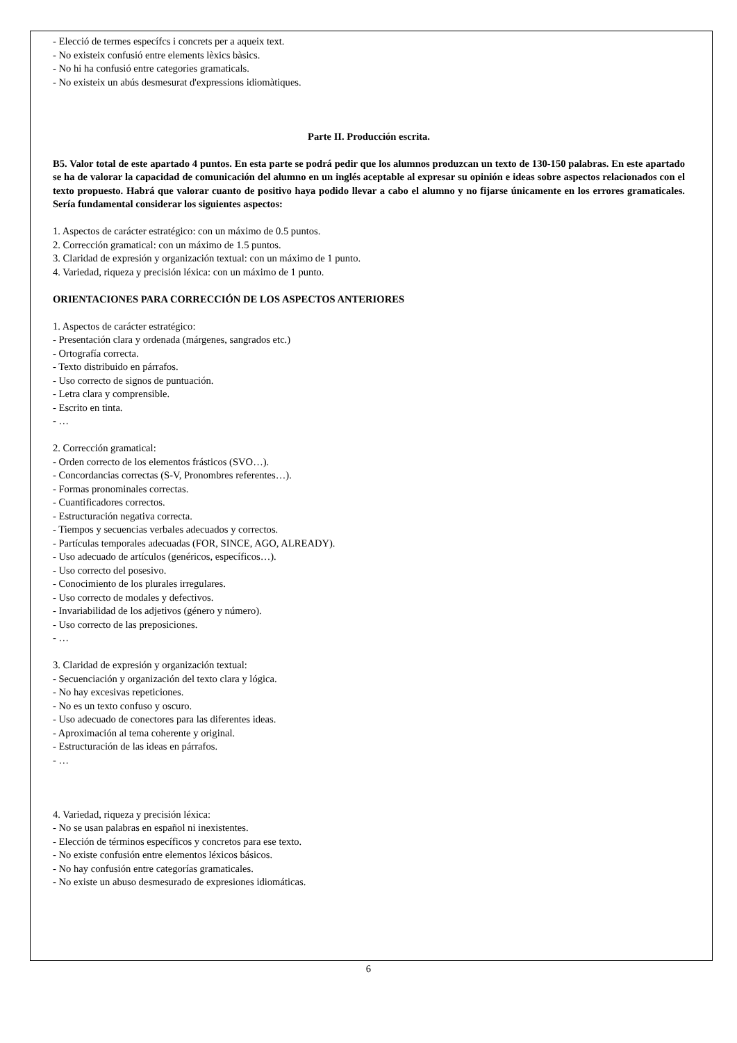- Elecció de termes específcs i concrets per a aqueix text.
- No existeix confusió entre elements lèxics bàsics.
- No hi ha confusió entre categories gramaticals.
- No existeix un abús desmesurat d'expressions idiomàtiques.
Parte II. Producción escrita.
B5. Valor total de este apartado 4 puntos. En esta parte se podrá pedir que los alumnos produzcan un texto de 130-150 palabras. En este apartado se ha de valorar la capacidad de comunicación del alumno en un inglés aceptable al expresar su opinión e ideas sobre aspectos relacionados con el texto propuesto. Habrá que valorar cuanto de positivo haya podido llevar a cabo el alumno y no fijarse únicamente en los errores gramaticales. Sería fundamental considerar los siguientes aspectos:
1. Aspectos de carácter estratégico: con un máximo de 0.5 puntos.
2. Corrección gramatical: con un máximo de 1.5 puntos.
3. Claridad de expresión y organización textual: con un máximo de 1 punto.
4. Variedad, riqueza y precisión léxica: con un máximo de 1 punto.
ORIENTACIONES PARA CORRECCIÓN DE LOS ASPECTOS ANTERIORES
1. Aspectos de carácter estratégico:
- Presentación clara y ordenada (márgenes, sangrados etc.)
- Ortografía correcta.
- Texto distribuido en párrafos.
- Uso correcto de signos de puntuación.
- Letra clara y comprensible.
- Escrito en tinta.
- …
2. Corrección gramatical:
- Orden correcto de los elementos frásticos (SVO…).
- Concordancias correctas (S-V, Pronombres referentes…).
- Formas pronominales correctas.
- Cuantificadores correctos.
- Estructuración negativa correcta.
- Tiempos y secuencias verbales adecuados y correctos.
- Partículas temporales adecuadas (FOR, SINCE, AGO, ALREADY).
- Uso adecuado de artículos (genéricos, específicos…).
- Uso correcto del posesivo.
- Conocimiento de los plurales irregulares.
- Uso correcto de modales y defectivos.
- Invariabilidad de los adjetivos (género y número).
- Uso correcto de las preposiciones.
- …
3. Claridad de expresión y organización textual:
- Secuenciación y organización del texto clara y lógica.
- No hay excesivas repeticiones.
- No es un texto confuso y oscuro.
- Uso adecuado de conectores para las diferentes ideas.
- Aproximación al tema coherente y original.
- Estructuración de las ideas en párrafos.
- …
4. Variedad, riqueza y precisión léxica:
- No se usan palabras en español ni inexistentes.
- Elección de términos específicos y concretos para ese texto.
- No existe confusión entre elementos léxicos básicos.
- No hay confusión entre categorías gramaticales.
- No existe un abuso desmesurado de expresiones idiomáticas.
6